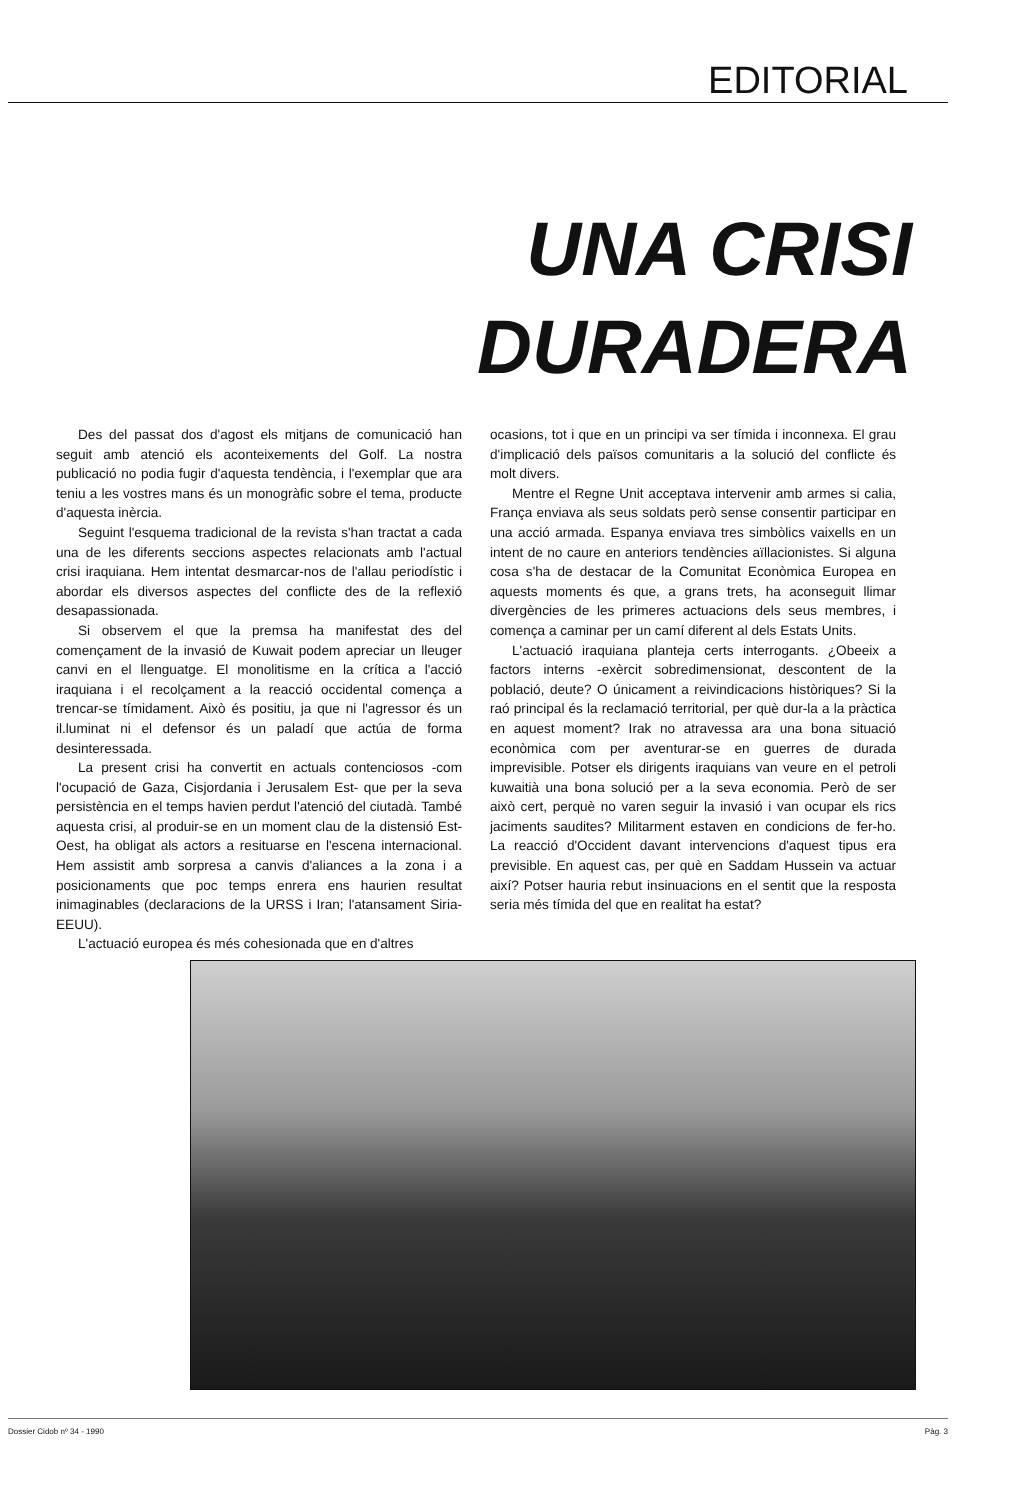EDITORIAL
UNA CRISI
DURADERA
Des del passat dos d'agost els mitjans de comunicació han seguit amb atenció els aconteixements del Golf. La nostra publicació no podia fugir d'aquesta tendència, i l'exemplar que ara teniu a les vostres mans és un monogràfic sobre el tema, producte d'aquesta inèrcia.
Seguint l'esquema tradicional de la revista s'han tractat a cada una de les diferents seccions aspectes relacionats amb l'actual crisi iraquiana. Hem intentat desmarcar-nos de l'allau periodístic i abordar els diversos aspectes del conflicte des de la reflexió desapassionada.
Si observem el que la premsa ha manifestat des del començament de la invasió de Kuwait podem apreciar un lleuger canvi en el llenguatge. El monolitisme en la crítica a l'acció iraquiana i el recolçament a la reacció occidental comença a trencar-se tímidament. Això és positiu, ja que ni l'agressor és un il.luminat ni el defensor és un paladí que actúa de forma desinteressada.
La present crisi ha convertit en actuals contenciosos -com l'ocupació de Gaza, Cisjordania i Jerusalem Est- que per la seva persistència en el temps havien perdut l'atenció del ciutadà. També aquesta crisi, al produir-se en un moment clau de la distensió Est-Oest, ha obligat als actors a resituarse en l'escena internacional. Hem assistit amb sorpresa a canvis d'aliances a la zona i a posicionaments que poc temps enrera ens haurien resultat inimaginables (declaracions de la URSS i Iran; l'atansament Siria-EEUU).
L'actuació europea és més cohesionada que en d'altres
ocasions, tot i que en un principi va ser tímida i inconnexa. El grau d'implicació dels països comunitaris a la solució del conflicte és molt divers.
Mentre el Regne Unit acceptava intervenir amb armes si calia, França enviava als seus soldats però sense consentir participar en una acció armada. Espanya enviava tres simbòlics vaixells en un intent de no caure en anteriors tendències aïllacionistes. Si alguna cosa s'ha de destacar de la Comunitat Econòmica Europea en aquests moments és que, a grans trets, ha aconseguit llimar divergències de les primeres actuacions dels seus membres, i comença a caminar per un camí diferent al dels Estats Units.
L'actuació iraquiana planteja certs interrogants. ¿Obeeix a factors interns -exèrcit sobredimensionat, descontent de la població, deute? O únicament a reivindicacions històriques? Si la raó principal és la reclamació territorial, per què dur-la a la pràctica en aquest moment? Irak no atravessa ara una bona situació econòmica com per aventurar-se en guerres de durada imprevisible. Potser els dirigents iraquians van veure en el petroli kuwaitià una bona solució per a la seva economia. Però de ser això cert, perquè no varen seguir la invasió i van ocupar els rics jaciments saudites? Militarment estaven en condicions de fer-ho. La reacció d'Occident davant intervencions d'aquest tipus era previsible. En aquest cas, per què en Saddam Hussein va actuar així? Potser hauria rebut insinuacions en el sentit que la resposta seria més tímida del que en realitat ha estat?
Dossier Cidob nº 34 - 1990 Pàg. 3